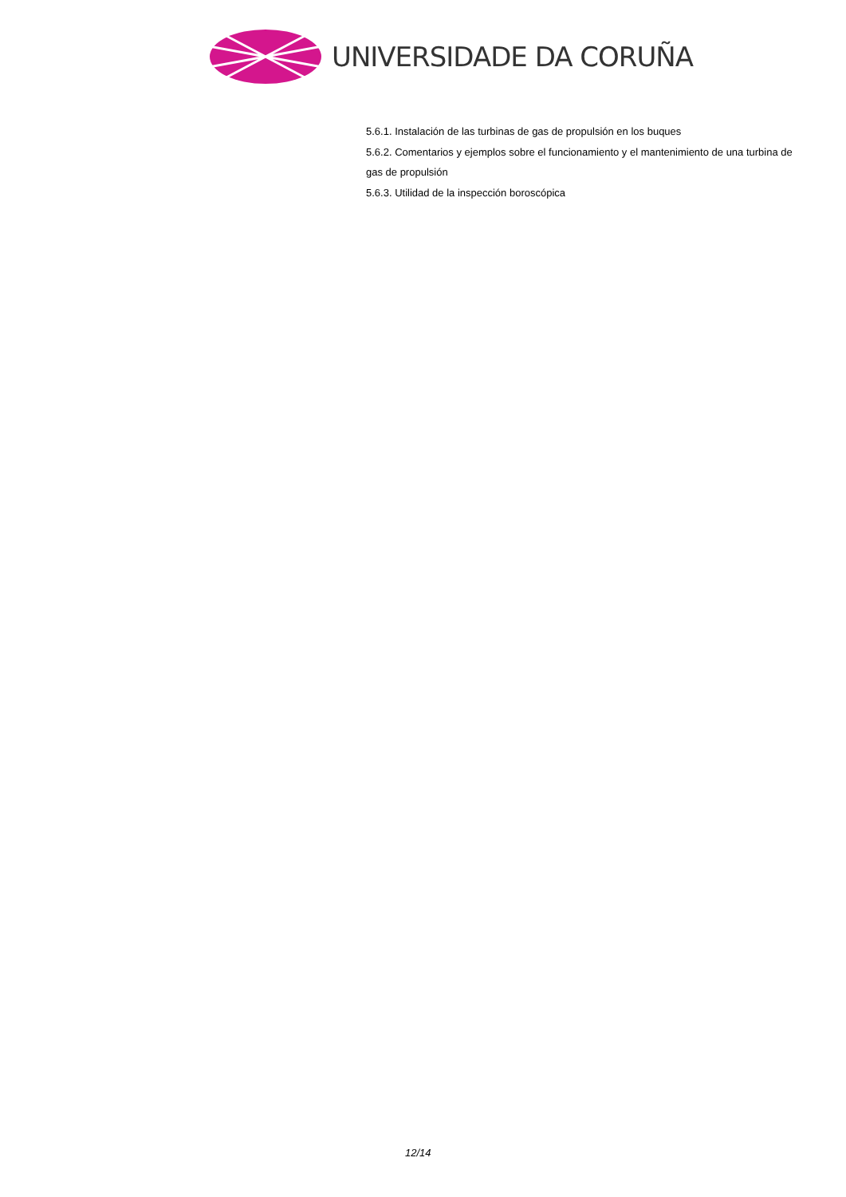UNIVERSIDADE DA CORUÑA
5.6.1. Instalación de las turbinas de gas de propulsión en los buques
5.6.2. Comentarios y ejemplos sobre el funcionamiento y el mantenimiento de una turbina de gas de propulsión
5.6.3. Utilidad de la inspección boroscópica
12/14